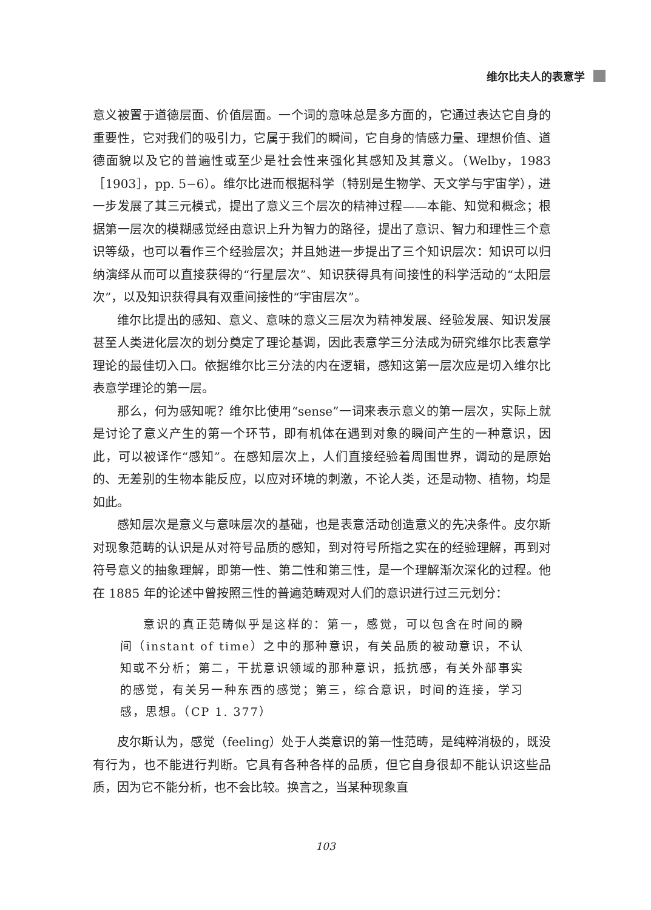维尔比夫人的表意学
意义被置于道德层面、价值层面。一个词的意味总是多方面的，它通过表达它自身的重要性，它对我们的吸引力，它属于我们的瞬间，它自身的情感力量、理想价值、道德面貌以及它的普遍性或至少是社会性来强化其感知及其意义。（Welby，1983［1903］，pp. 5−6）。维尔比进而根据科学（特别是生物学、天文学与宇宙学），进一步发展了其三元模式，提出了意义三个层次的精神过程——本能、知觉和概念；根据第一层次的模糊感觉经由意识上升为智力的路径，提出了意识、智力和理性三个意识等级，也可以看作三个经验层次；并且她进一步提出了三个知识层次：知识可以归纳演绎从而可以直接获得的“行星层次”、知识获得具有间接性的科学活动的“太阳层次”，以及知识获得具有双重间接性的“宇宙层次”。
维尔比提出的感知、意义、意味的意义三层次为精神发展、经验发展、知识发展甚至人类进化层次的划分奠定了理论基调，因此表意学三分法成为研究维尔比表意学理论的最佳切入口。依据维尔比三分法的内在逻辑，感知这第一层次应是切入维尔比表意学理论的第一层。
那么，何为感知呢？维尔比使用“sense”一词来表示意义的第一层次，实际上就是讨论了意义产生的第一个环节，即有机体在遇到对象的瞬间产生的一种意识，因此，可以被译作“感知”。在感知层次上，人们直接经验着周围世界，调动的是原始的、无差别的生物本能反应，以应对环境的刺激，不论人类，还是动物、植物，均是如此。
感知层次是意义与意味层次的基础，也是表意活动创造意义的先决条件。皮尔斯对现象范畴的认识是从对符号品质的感知，到对符号所指之实在的经验理解，再到对符号意义的抽象理解，即第一性、第二性和第三性，是一个理解渐次深化的过程。他在 1885 年的论述中曾按照三性的普遍范畴观对人们的意识进行过三元划分：
意识的真正范畴似乎是这样的：第一，感觉，可以包含在时间的瞬间（instant of time）之中的那种意识，有关品质的被动意识，不认知或不分析；第二，干扰意识领域的那种意识，抵抗感，有关外部事实的感觉，有关另一种东西的感觉；第三，综合意识，时间的连接，学习感，思想。（CP 1. 377）
皮尔斯认为，感觉（feeling）处于人类意识的第一性范畴，是纯粹消极的，既没有行为，也不能进行判断。它具有各种各样的品质，但它自身很却不能认识这些品质，因为它不能分析，也不会比较。换言之，当某种现象直
103